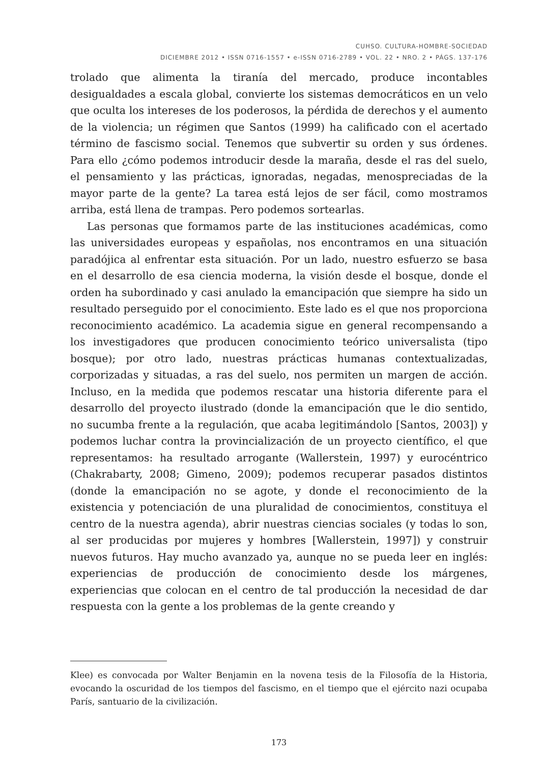CUHSO. CULTURA-HOMBRE-SOCIEDAD
DICIEMBRE 2012 • ISSN 0716-1557 • e-ISSN 0716-2789 • VOL. 22 • NRO. 2 • PÁGS. 137-176
trolado que alimenta la tiranía del mercado, produce incontables desigualdades a escala global, convierte los sistemas democráticos en un velo que oculta los intereses de los poderosos, la pérdida de derechos y el aumento de la violencia; un régimen que Santos (1999) ha calificado con el acertado término de fascismo social. Tenemos que subvertir su orden y sus órdenes. Para ello ¿cómo podemos introducir desde la maraña, desde el ras del suelo, el pensamiento y las prácticas, ignoradas, negadas, menospreciadas de la mayor parte de la gente? La tarea está lejos de ser fácil, como mostramos arriba, está llena de trampas. Pero podemos sortearlas.
Las personas que formamos parte de las instituciones académicas, como las universidades europeas y españolas, nos encontramos en una situación paradójica al enfrentar esta situación. Por un lado, nuestro esfuerzo se basa en el desarrollo de esa ciencia moderna, la visión desde el bosque, donde el orden ha subordinado y casi anulado la emancipación que siempre ha sido un resultado perseguido por el conocimiento. Este lado es el que nos proporciona reconocimiento académico. La academia sigue en general recompensando a los investigadores que producen conocimiento teórico universalista (tipo bosque); por otro lado, nuestras prácticas humanas contextualizadas, corporizadas y situadas, a ras del suelo, nos permiten un margen de acción. Incluso, en la medida que podemos rescatar una historia diferente para el desarrollo del proyecto ilustrado (donde la emancipación que le dio sentido, no sucumba frente a la regulación, que acaba legitimándolo [Santos, 2003]) y podemos luchar contra la provincialización de un proyecto científico, el que representamos: ha resultado arrogante (Wallerstein, 1997) y eurocéntrico (Chakrabarty, 2008; Gimeno, 2009); podemos recuperar pasados distintos (donde la emancipación no se agote, y donde el reconocimiento de la existencia y potenciación de una pluralidad de conocimientos, constituya el centro de la nuestra agenda), abrir nuestras ciencias sociales (y todas lo son, al ser producidas por mujeres y hombres [Wallerstein, 1997]) y construir nuevos futuros. Hay mucho avanzado ya, aunque no se pueda leer en inglés: experiencias de producción de conocimiento desde los márgenes, experiencias que colocan en el centro de tal producción la necesidad de dar respuesta con la gente a los problemas de la gente creando y
Klee) es convocada por Walter Benjamin en la novena tesis de la Filosofía de la Historia, evocando la oscuridad de los tiempos del fascismo, en el tiempo que el ejército nazi ocupaba París, santuario de la civilización.
173